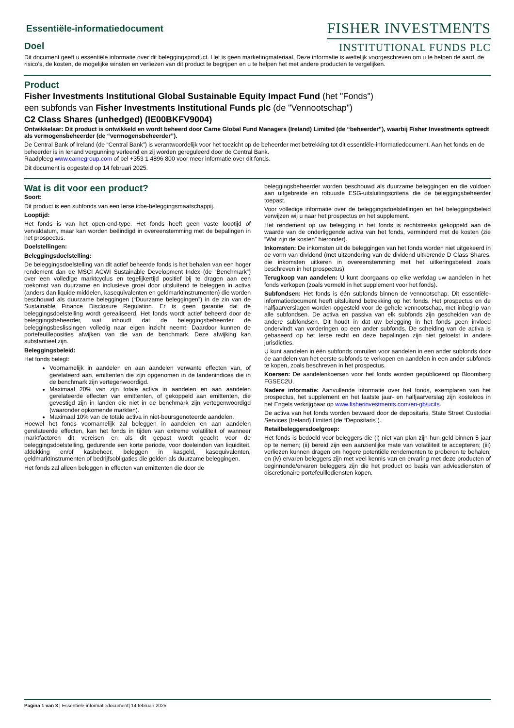Essentiële-informatiedocument
Doel
FISHER INVESTMENTS
INSTITUTIONAL FUNDS PLC
Dit document geeft u essentiële informatie over dit beleggingsproduct. Het is geen marketingmateriaal. Deze informatie is wettelijk voorgeschreven om u te helpen de aard, de risico's, de kosten, de mogelijke winsten en verliezen van dit product te begrijpen en u te helpen het met andere producten te vergelijken.
Product
Fisher Investments Institutional Global Sustainable Equity Impact Fund (het "Fonds")
een subfonds van Fisher Investments Institutional Funds plc (de "Vennootschap")
C2 Class Shares (unhedged) (IE00BKFV9004)
Ontwikkelaar: Dit product is ontwikkeld en wordt beheerd door Carne Global Fund Managers (Ireland) Limited (de “beheerder”), waarbij Fisher Investments optreedt als vermogensbeheerder (de “vermogensbeheerder”).
De Central Bank of Ireland (de “Central Bank”) is verantwoordelijk voor het toezicht op de beheerder met betrekking tot dit essentiële-informatiedocument. Aan het fonds en de beheerder is in Ierland vergunning verleend en zij worden gereguleerd door de Central Bank.
Raadpleeg www.carnegroup.com of bel +353 1 4896 800 voor meer informatie over dit fonds.
Dit document is opgesteld op 14 februari 2025.
Wat is dit voor een product?
Soort:
Dit product is een subfonds van een Ierse icbe-beleggingsmaatschappij.
Looptijd:
Het fonds is van het open-end-type. Het fonds heeft geen vaste looptijd of vervaldatum, maar kan worden beëindigd in overeenstemming met de bepalingen in het prospectus.
Doelstellingen:
Beleggingsdoelstelling:
De beleggingsdoelstelling van dit actief beheerde fonds is het behalen van een hoger rendement dan de MSCI ACWI Sustainable Development Index (de “Benchmark”) over een volledige marktcyclus en tegelijkertijd positief bij te dragen aan een toekomst van duurzame en inclusieve groei door uitsluitend te beleggen in activa (anders dan liquide middelen, kasequivalenten en geldmarktinstrumenten) die worden beschouwd als duurzame beleggingen (“Duurzame beleggingen”) in de zin van de Sustainable Finance Disclosure Regulation. Er is geen garantie dat de beleggingsdoelstelling wordt gerealiseerd. Het fonds wordt actief beheerd door de beleggingsbeheerder, wat inhoudt dat de beleggingsbeheerder de beleggingsbeslissingen volledig naar eigen inzicht neemt. Daardoor kunnen de portefeuilleposities afwijken van die van de benchmark. Deze afwijking kan substantieel zijn.
Beleggingsbeleid:
Het fonds belegt:
Voornamelijk in aandelen en aan aandelen verwante effecten van, of gerelateerd aan, emittenten die zijn opgenomen in de landenindices die in de benchmark zijn vertegenwoordigd.
Maximaal 20% van zijn totale activa in aandelen en aan aandelen gerelateerde effecten van emittenten, of gekoppeld aan emittenten, die gevestigd zijn in landen die niet in de benchmark zijn vertegenwoordigd (waaronder opkomende markten).
Maximaal 10% van de totale activa in niet-beursgenoteerde aandelen.
Hoewel het fonds voornamelijk zal beleggen in aandelen en aan aandelen gerelateerde effecten, kan het fonds in tijden van extreme volatiliteit of wanneer marktfactoren dit vereisen en als dit gepast wordt geacht voor de beleggingsdoelstelling, gedurende een korte periode, voor doeleinden van liquiditeit, afdekking en/of kasbeheer, beleggen in kasgeld, kasequivalenten, geldmarktinstrumenten of bedrijfsobligaties die gelden als duurzame beleggingen.
Het fonds zal alleen beleggen in effecten van emittenten die door de
beleggingsbeheerder worden beschouwd als duurzame beleggingen en die voldoen aan uitgebreide en robuuste ESG-uitsluitingscriteria die de beleggingsbeheerder toepast.
Voor volledige informatie over de beleggingsdoelstellingen en het beleggingsbeleid verwijzen wij u naar het prospectus en het supplement.
Het rendement op uw belegging in het fonds is rechtstreeks gekoppeld aan de waarde van de onderliggende activa van het fonds, verminderd met de kosten (zie “Wat zijn de kosten” hieronder).
Inkomsten: De inkomsten uit de beleggingen van het fonds worden niet uitgekeerd in de vorm van dividend (met uitzondering van de dividend uitkerende D Class Shares, die inkomsten uitkeren in overeenstemming met het uitkeringsbeleid zoals beschreven in het prospectus).
Terugkoop van aandelen: U kunt doorgaans op elke werkdag uw aandelen in het fonds verkopen (zoals vermeld in het supplement voor het fonds).
Subfondsen: Het fonds is één subfonds binnen de vennootschap. Dit essentiële-informatiedocument heeft uitsluitend betrekking op het fonds. Het prospectus en de halfjaarverslagen worden opgesteld voor de gehele vennootschap, met inbegrip van alle subfondsen. De activa en passiva van elk subfonds zijn gescheiden van de andere subfondsen. Dit houdt in dat uw belegging in het fonds geen invloed ondervindt van vorderingen op een ander subfonds. De scheiding van de activa is gebaseerd op het Ierse recht en deze bepalingen zijn niet getoetst in andere jurisdicties.
U kunt aandelen in één subfonds omruilen voor aandelen in een ander subfonds door de aandelen van het eerste subfonds te verkopen en aandelen in een ander subfonds te kopen, zoals beschreven in het prospectus.
Koersen: De aandelenkoersen voor het fonds worden gepubliceerd op Bloomberg FGSEC2U.
Nadere informatie: Aanvullende informatie over het fonds, exemplaren van het prospectus, het supplement en het laatste jaar- en halfjaarverslag zijn kosteloos in het Engels verkrijgbaar op www.fisherinvestments.com/en-gb/ucits.
De activa van het fonds worden bewaard door de depositaris, State Street Custodial Services (Ireland) Limited (de “Depositaris”).
Retailbeleggersdoelgroep:
Het fonds is bedoeld voor beleggers die (i) niet van plan zijn hun geld binnen 5 jaar op te nemen; (ii) bereid zijn een aanzienlijke mate van volatiliteit te accepteren; (iii) verliezen kunnen dragen om hogere potentiële rendementen te proberen te behalen; en (iv) ervaren beleggers zijn met veel kennis van en ervaring met deze producten of beginnende/ervaren beleggers zijn die het product op basis van adviesdiensten of discretionaire portefeuillediensten kopen.
Pagina 1 van 3 | Essentiële-informatiedocument| 14 februari 2025